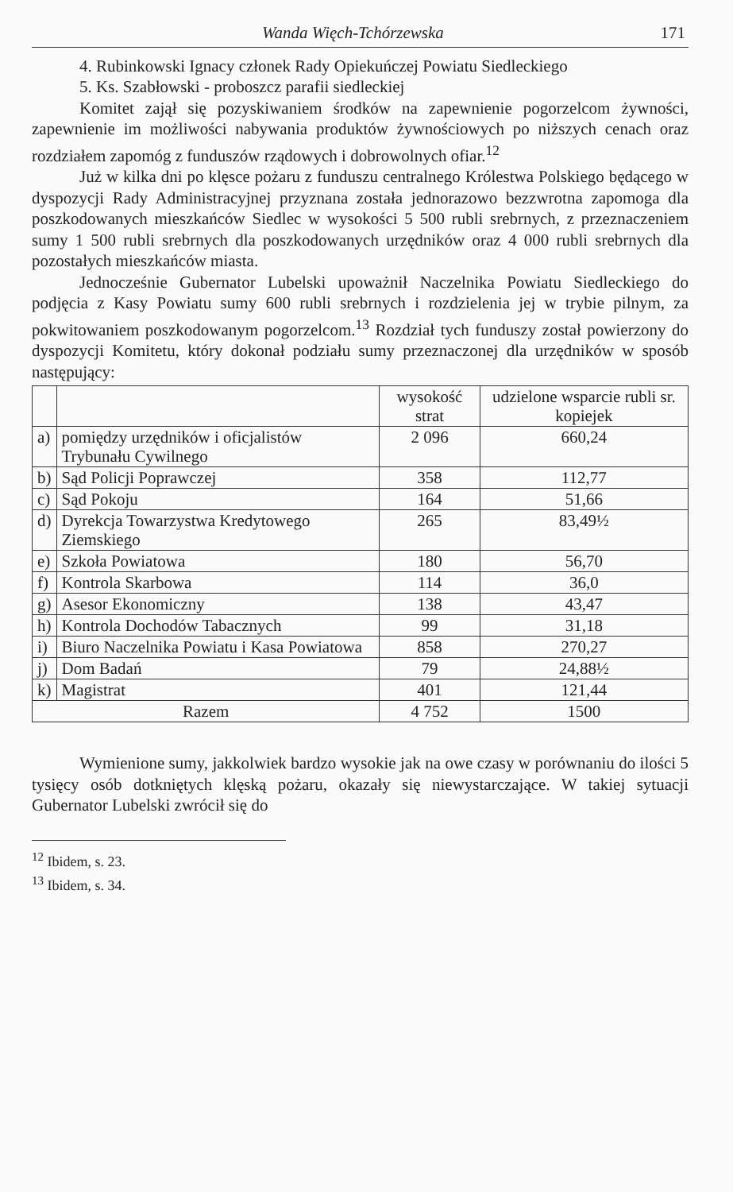Wanda Więch-Tchórzewska 171
4. Rubinkowski Ignacy członek Rady Opiekuńczej Powiatu Siedleckiego
5. Ks. Szabłowski - proboszcz parafii siedleckiej
Komitet zajął się pozyskiwaniem środków na zapewnienie pogorzelcom żywności, zapewnienie im możliwości nabywania produktów żywnościowych po niższych cenach oraz rozdziałem zapomóg z funduszów rządowych i dobrowolnych ofiar.<sup>12</sup>
Już w kilka dni po klęsce pożaru z funduszu centralnego Królestwa Polskiego będącego w dyspozycji Rady Administracyjnej przyznana została jednorazowo bezzwrotna zapomoga dla poszkodowanych mieszkańców Siedlec w wysokości 5 500 rubli srebrnych, z przeznaczeniem sumy 1 500 rubli srebrnych dla poszkodowanych urzędników oraz 4 000 rubli srebrnych dla pozostałych mieszkańców miasta.
Jednocześnie Gubernator Lubelski upoważnił Naczelnika Powiatu Siedleckiego do podjęcia z Kasy Powiatu sumy 600 rubli srebrnych i rozdzielenia jej w trybie pilnym, za pokwitowaniem poszkodowanym pogorzelcom.<sup>13</sup> Rozdział tych funduszy został powierzony do dyspozycji Komitetu, który dokonał podziału sumy przeznaczonej dla urzędników w sposób następujący:
| | | wysokość strat | udzielone wsparcie rubli sr. kopiejek |
| --- | --- | --- | --- |
| a) | pomiędzy urzędników i oficjalistów Trybunału Cywilnego | 2 096 | 660,24 |
| b) | Sąd Policji Poprawczej | 358 | 112,77 |
| c) | Sąd Pokoju | 164 | 51,66 |
| d) | Dyrekcja Towarzystwa Kredytowego Ziemskiego | 265 | 83,49½ |
| e) | Szkoła Powiatowa | 180 | 56,70 |
| f) | Kontrola Skarbowa | 114 | 36,0 |
| g) | Asesor Ekonomiczny | 138 | 43,47 |
| h) | Kontrola Dochodów Tabacznych | 99 | 31,18 |
| i) | Biuro Naczelnika Powiatu i Kasa Powiatowa | 858 | 270,27 |
| j) | Dom Badań | 79 | 24,88½ |
| k) | Magistrat | 401 | 121,44 |
| Razem | | 4 752 | 1500 |
Wymienione sumy, jakkolwiek bardzo wysokie jak na owe czasy w porównaniu do ilości 5 tysięcy osób dotkniętych klęską pożaru, okazały się niewystarczające. W takiej sytuacji Gubernator Lubelski zwrócił się do
<sup>12</sup> Ibidem, s. 23.
<sup>13</sup> Ibidem, s. 34.